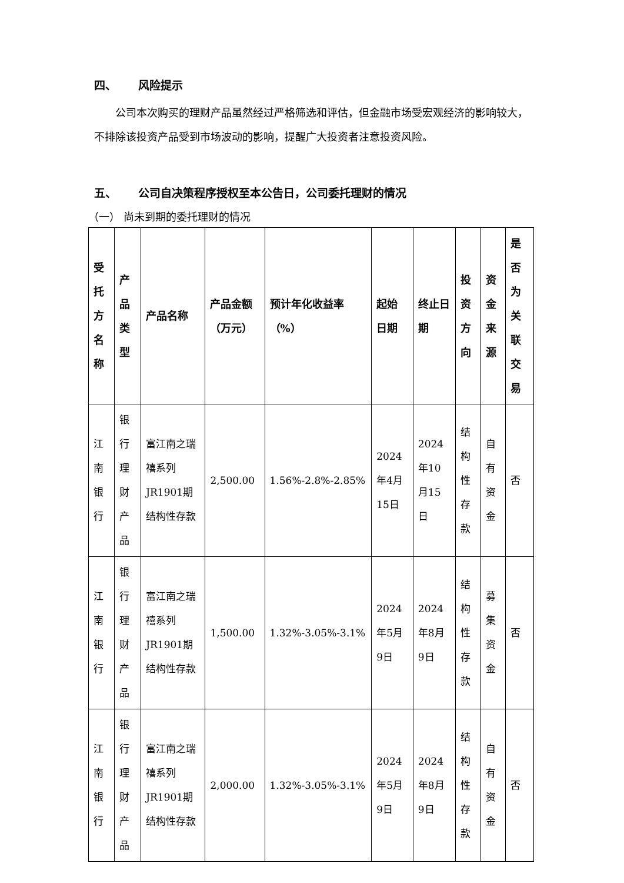四、 风险提示
公司本次购买的理财产品虽然经过严格筛选和评估，但金融市场受宏观经济的影响较大，不排除该投资产品受到市场波动的影响，提醒广大投资者注意投资风险。
五、 公司自决策程序授权至本公告日，公司委托理财的情况
（一） 尚未到期的委托理财的情况
| 受托方名称 | 产品类型 | 产品名称 | 产品金额（万元） | 预计年化收益率（%） | 起始日期 | 终止日期 | 投资方向 | 资金来源 | 是否为关联交易 |
| --- | --- | --- | --- | --- | --- | --- | --- | --- | --- |
| 江南银行 | 银行理财产品 | 富江南之瑞禧系列JR1901期结构性存款 | 2,500.00 | 1.56%-2.8%-2.85% | 2024年4月15日 | 2024年10月15日 | 结构性存款 | 自有资金 | 否 |
| 江南银行 | 银行理财产品 | 富江南之瑞禧系列JR1901期结构性存款 | 1,500.00 | 1.32%-3.05%-3.1% | 2024年5月9日 | 2024年8月9日 | 结构性存款 | 募集资金 | 否 |
| 江南银行 | 银行理财产品 | 富江南之瑞禧系列JR1901期结构性存款 | 2,000.00 | 1.32%-3.05%-3.1% | 2024年5月9日 | 2024年8月9日 | 结构性存款 | 自有资金 | 否 |